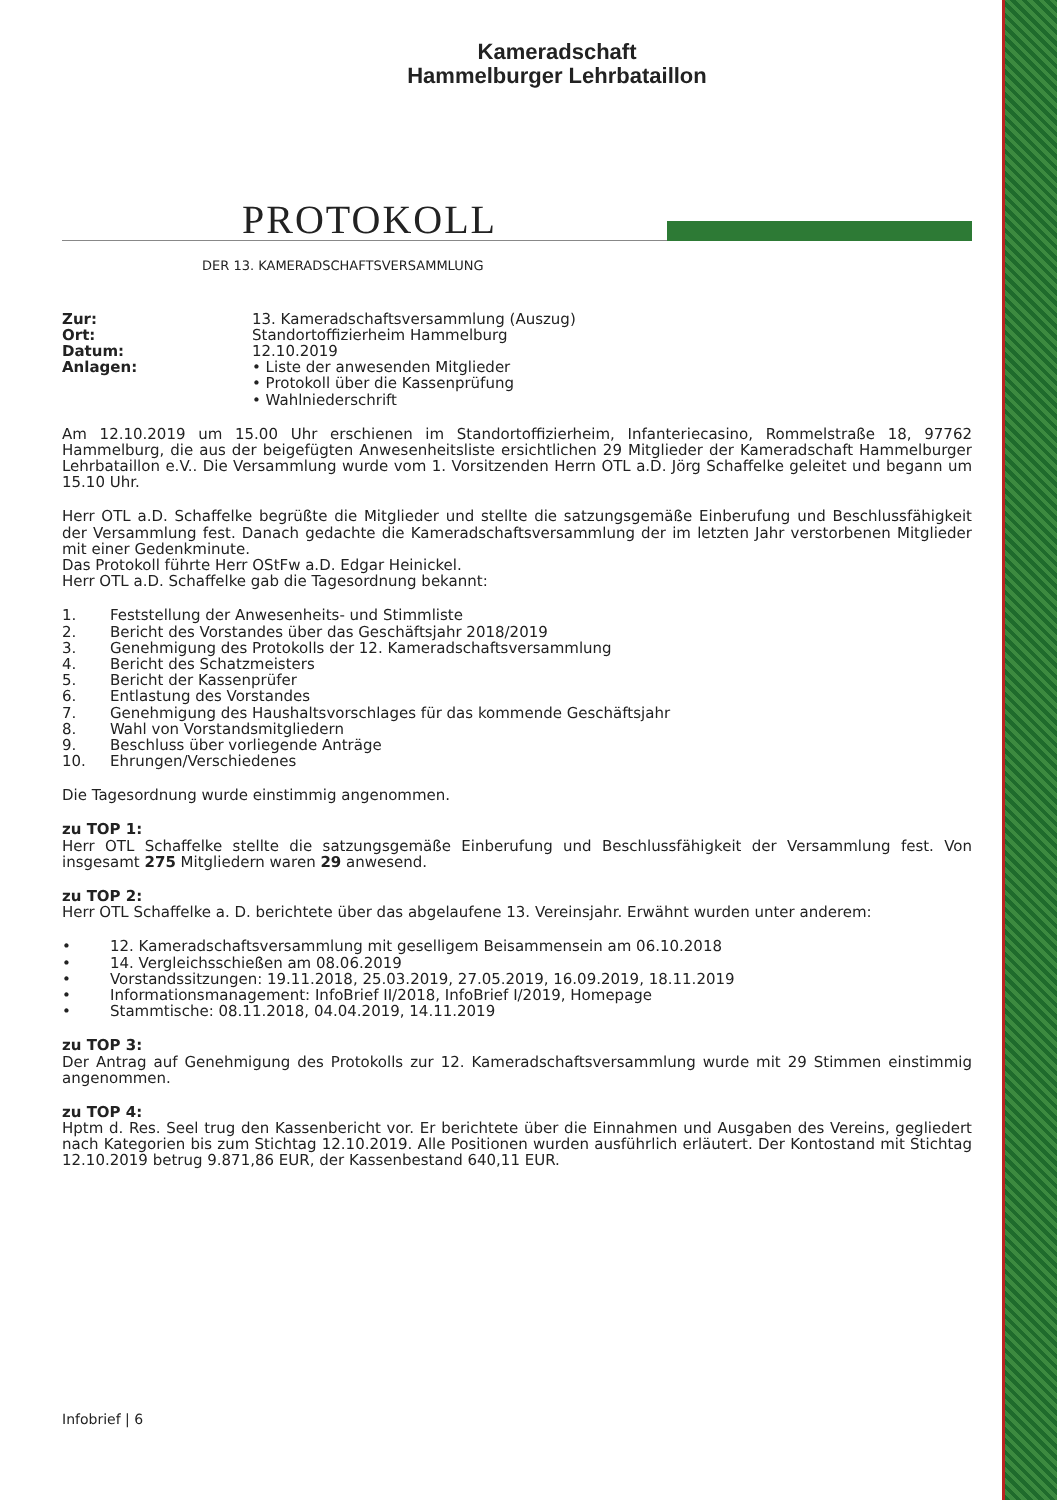Kameradschaft
Hammelburger Lehrbataillon
PROTOKOLL
DER 13. KAMERADSCHAFTSVERSAMMLUNG
Zur:
13. Kameradschaftsversammlung (Auszug)
Ort:
Standortoffizierheim Hammelburg
Datum:
12.10.2019
Anlagen:
• Liste der anwesenden Mitglieder
• Protokoll über die Kassenprüfung
• Wahlniederschrift
Am 12.10.2019 um 15.00 Uhr erschienen im Standortoffizierheim, Infanteriecasino, Rommelstraße 18, 97762 Hammelburg, die aus der beigefügten Anwesenheitsliste ersichtlichen 29 Mitglieder der Kameradschaft Hammelburger Lehrbataillon e.V.. Die Versammlung wurde vom 1. Vorsitzenden Herrn OTL a.D. Jörg Schaffelke geleitet und begann um 15.10 Uhr.
Herr OTL a.D. Schaffelke begrüßte die Mitglieder und stellte die satzungsgemäße Einberufung und Beschlussfähigkeit der Versammlung fest. Danach gedachte die Kameradschaftsversammlung der im letzten Jahr verstorbenen Mitglieder mit einer Gedenkminute.
Das Protokoll führte Herr OStFw a.D. Edgar Heinickel.
Herr OTL a.D. Schaffelke gab die Tagesordnung bekannt:
1. Feststellung der Anwesenheits- und Stimmliste
2. Bericht des Vorstandes über das Geschäftsjahr 2018/2019
3. Genehmigung des Protokolls der 12. Kameradschaftsversammlung
4. Bericht des Schatzmeisters
5. Bericht der Kassenprüfer
6. Entlastung des Vorstandes
7. Genehmigung des Haushaltsvorschlages für das kommende Geschäftsjahr
8. Wahl von Vorstandsmitgliedern
9. Beschluss über vorliegende Anträge
10. Ehrungen/Verschiedenes
Die Tagesordnung wurde einstimmig angenommen.
zu TOP 1:
Herr OTL Schaffelke stellte die satzungsgemäße Einberufung und Beschlussfähigkeit der Versammlung fest. Von insgesamt 275 Mitgliedern waren 29 anwesend.
zu TOP 2:
Herr OTL Schaffelke a. D. berichtete über das abgelaufene 13. Vereinsjahr. Erwähnt wurden unter anderem:
• 12. Kameradschaftsversammlung mit geselligem Beisammensein am 06.10.2018
• 14. Vergleichsschießen am 08.06.2019
• Vorstandssitzungen: 19.11.2018, 25.03.2019, 27.05.2019, 16.09.2019, 18.11.2019
• Informationsmanagement: InfoBrief II/2018, InfoBrief I/2019, Homepage
• Stammtische: 08.11.2018, 04.04.2019, 14.11.2019
zu TOP 3:
Der Antrag auf Genehmigung des Protokolls zur 12. Kameradschaftsversammlung wurde mit 29 Stimmen einstimmig angenommen.
zu TOP 4:
Hptm d. Res. Seel trug den Kassenbericht vor. Er berichtete über die Einnahmen und Ausgaben des Vereins, gegliedert nach Kategorien bis zum Stichtag 12.10.2019. Alle Positionen wurden ausführlich erläutert. Der Kontostand mit Stichtag 12.10.2019 betrug 9.871,86 EUR, der Kassenbestand 640,11 EUR.
Infobrief | 6